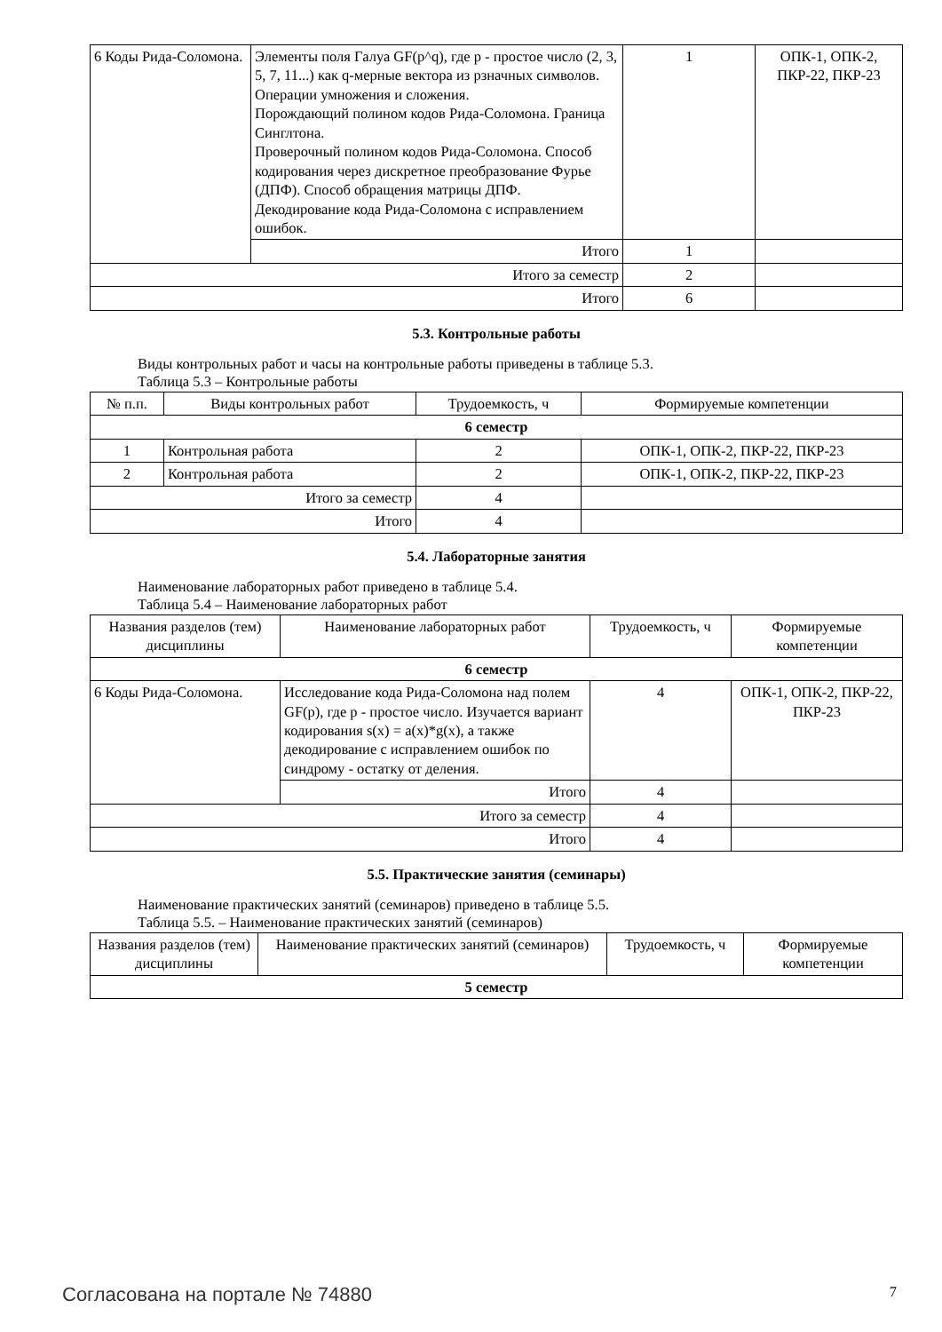| 6 Коды Рида-Соломона. | Элементы поля Галуа GF(p^q), где p - простое число (2, 3, 5, 7, 11...) как q-мерные вектора из pзначных символов. Операции умножения и сложения. Порождающий полином кодов Рида-Соломона. Граница Синглтона. Проверочный полином кодов Рида-Соломона. Способ кодирования через дискретное преобразование Фурье (ДПФ). Способ обращения матрицы ДПФ. Декодирование кода Рида-Соломона с исправлением ошибок. | 1 | ОПК-1, ОПК-2, ПКР-22, ПКР-23 |
| | Итого | 1 | |
| Итого за семестр | | 2 | |
| Итого | | 6 | |
5.3. Контрольные работы
Виды контрольных работ и часы на контрольные работы приведены в таблице 5.3.
Таблица 5.3 – Контрольные работы
| № п.п. | Виды контрольных работ | Трудоемкость, ч | Формируемые компетенции |
| --- | --- | --- | --- |
| 6 семестр | | | |
| 1 | Контрольная работа | 2 | ОПК-1, ОПК-2, ПКР-22, ПКР-23 |
| 2 | Контрольная работа | 2 | ОПК-1, ОПК-2, ПКР-22, ПКР-23 |
| Итого за семестр | | 4 | |
| Итого | | 4 | |
5.4. Лабораторные занятия
Наименование лабораторных работ приведено в таблице 5.4.
Таблица 5.4 – Наименование лабораторных работ
| Названия разделов (тем) дисциплины | Наименование лабораторных работ | Трудоемкость, ч | Формируемые компетенции |
| --- | --- | --- | --- |
| 6 семестр | | | |
| 6 Коды Рида-Соломона. | Исследование кода Рида-Соломона над полем GF(p), где p - простое число. Изучается вариант кодирования s(x) = a(x)*g(x), а также декодирование с исправлением ошибок по синдрому - остатку от деления. | 4 | ОПК-1, ОПК-2, ПКР-22, ПКР-23 |
| | Итого | 4 | |
| Итого за семестр | | 4 | |
| Итого | | 4 | |
5.5. Практические занятия (семинары)
Наименование практических занятий (семинаров) приведено в таблице 5.5.
Таблица 5.5. – Наименование практических занятий (семинаров)
| Названия разделов (тем) дисциплины | Наименование практических занятий (семинаров) | Трудоемкость, ч | Формируемые компетенции |
| --- | --- | --- | --- |
| 5 семестр | | | |
Согласована на портале № 74880 7